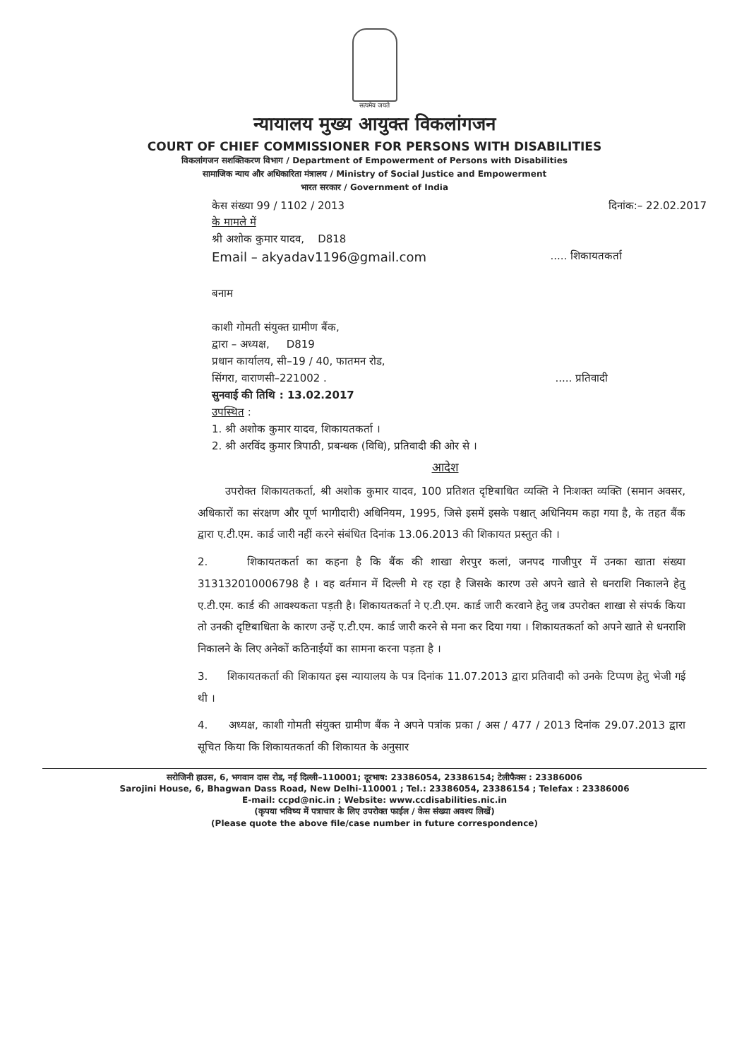सत्यमेव जयते
न्यायालय मुख्य आयुक्त विकलांगजन
COURT OF CHIEF COMMISSIONER FOR PERSONS WITH DISABILITIES
विकलांगजन सशक्तिकरण विभाग / Department of Empowerment of Persons with Disabilities
सामाजिक न्याय और अधिकारिता मंत्रालय / Ministry of Social Justice and Empowerment
भारत सरकार / Government of India
केस संख्या 99 / 1102 / 2013 दिनांक:– 22.02.2017
के मामले में
श्री अशोक कुमार यादव, D818
Email – akyadav1196@gmail.com ..... शिकायतकर्ता
बनाम
काशी गोमती संयुक्त ग्रामीण बैंक,
द्वारा – अध्यक्ष, D819
प्रधान कार्यालय, सी–19 / 40, फातमन रोड,
सिंगरा, वाराणसी–221002 . ..... प्रतिवादी
सुनवाई की तिथि : 13.02.2017
उपस्थित :
1. श्री अशोक कुमार यादव, शिकायतकर्ता ।
2. श्री अरविंद कुमार त्रिपाठी, प्रबन्धक (विधि), प्रतिवादी की ओर से ।
आदेश
उपरोक्त शिकायतकर्ता, श्री अशोक कुमार यादव, 100 प्रतिशत दृष्टिबाधित व्यक्ति ने निःशक्त व्यक्ति (समान अवसर, अधिकारों का संरक्षण और पूर्ण भागीदारी) अधिनियम, 1995, जिसे इसमें इसके पश्चात् अधिनियम कहा गया है, के तहत बैंक द्वारा ए.टी.एम. कार्ड जारी नहीं करने संबंधित दिनांक 13.06.2013 की शिकायत प्रस्तुत की ।
2. शिकायतकर्ता का कहना है कि बैंक की शाखा शेरपुर कलां, जनपद गाजीपुर में उनका खाता संख्या 313132010006798 है । वह वर्तमान में दिल्ली मे रह रहा है जिसके कारण उसे अपने खाते से धनराशि निकालने हेतु ए.टी.एम. कार्ड की आवश्यकता पड़ती है। शिकायतकर्ता ने ए.टी.एम. कार्ड जारी करवाने हेतु जब उपरोक्त शाखा से संपर्क किया तो उनकी दृष्टिबाधिता के कारण उन्हें ए.टी.एम. कार्ड जारी करने से मना कर दिया गया । शिकायतकर्ता को अपने खाते से धनराशि निकालने के लिए अनेकों कठिनाईयों का सामना करना पड़ता है ।
3. शिकायतकर्ता की शिकायत इस न्यायालय के पत्र दिनांक 11.07.2013 द्वारा प्रतिवादी को उनके टिप्पण हेतु भेजी गई थी ।
4. अध्यक्ष, काशी गोमती संयुक्त ग्रामीण बैंक ने अपने पत्रांक प्रका / अस / 477 / 2013 दिनांक 29.07.2013 द्वारा सूचित किया कि शिकायतकर्ता की शिकायत के अनुसार
सरोजिनी हाउस, 6, भगवान दास रोड, नई दिल्ली–110001; दूरभाष: 23386054, 23386154; टेलीफैक्स : 23386006
Sarojini House, 6, Bhagwan Dass Road, New Delhi-110001 ; Tel.: 23386054, 23386154 ; Telefax : 23386006
E-mail: ccpd@nic.in ; Website: www.ccdisabilities.nic.in
(कृपया भविष्य में पत्राचार के लिए उपरोक्त फाईल / केस संख्या अवश्य लिखें)
(Please quote the above file/case number in future correspondence)